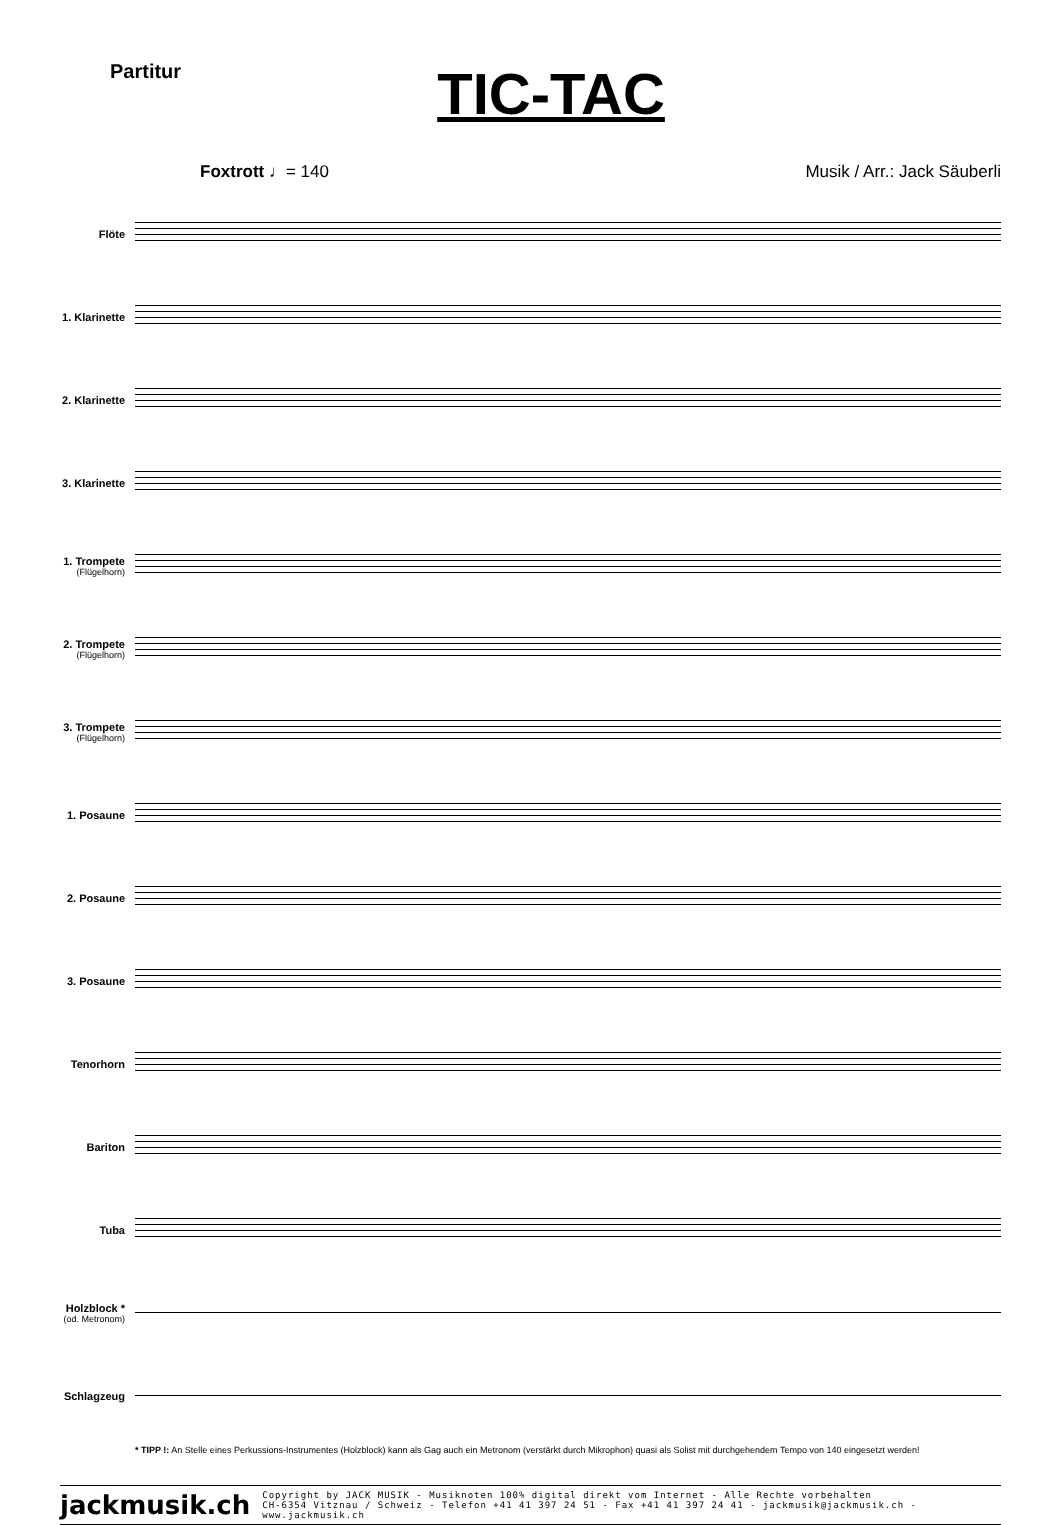Partitur
TIC-TAC
Foxtrott ♩= 140 Musik / Arr.: Jack Säuberli
Flöte
1. Klarinette
2. Klarinette
3. Klarinette
1. Trompete
(Flügelhorn)
2. Trompete
(Flügelhorn)
3. Trompete
(Flügelhorn)
1. Posaune
2. Posaune
3. Posaune
Tenorhorn
Bariton
Tuba
Holzblock *
(od. Metronom)
Schlagzeug
* TIPP !: An Stelle eines Perkussions-Instrumentes (Holzblock) kann als Gag auch ein Metronom (verstärkt durch Mikrophon) quasi als Solist mit durchgehendem Tempo von 140 eingesetzt werden!
jackmusik.ch Copyright by JACK MUSIK - Musiknoten 100% digital direkt vom Internet - Alle Rechte vorbehalten
CH-6354 Vitznau / Schweiz - Telefon +41 41 397 24 51 - Fax +41 41 397 24 41 - jackmusik@jackmusik.ch - www.jackmusik.ch